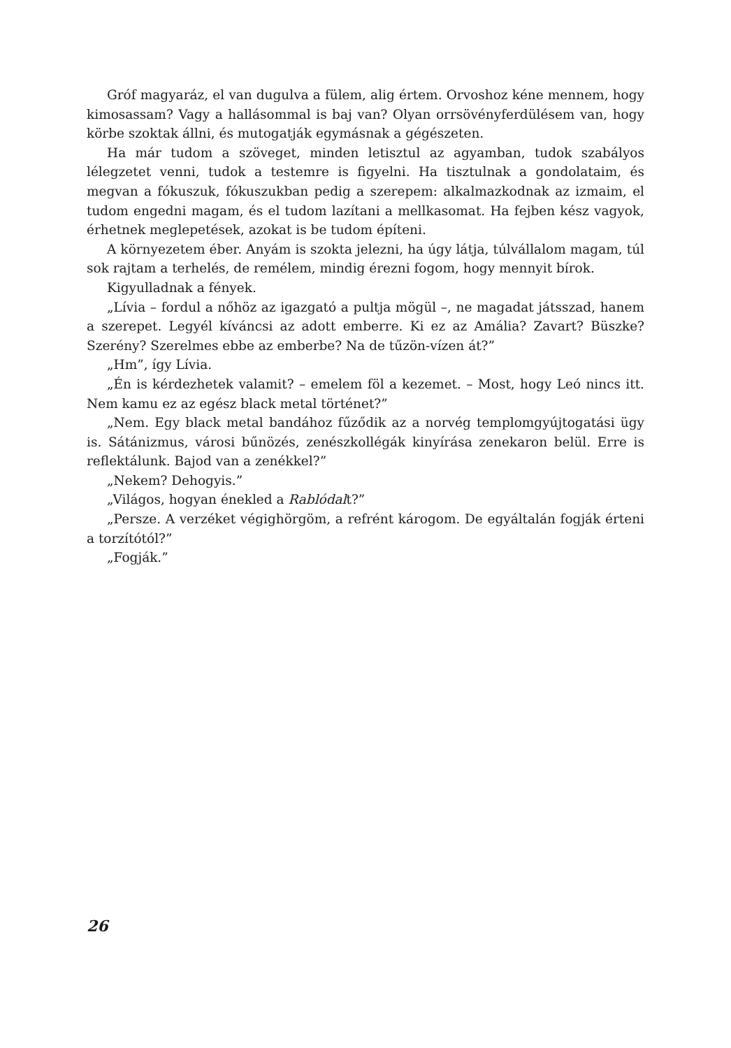Gróf magyaráz, el van dugulva a fülem, alig értem. Orvoshoz kéne mennem, hogy kimosassam? Vagy a hallásommal is baj van? Olyan orrsövényferdülésem van, hogy körbe szoktak állni, és mutogatják egymásnak a gégészeten.
Ha már tudom a szöveget, minden letisztul az agyamban, tudok szabályos lélegzetet venni, tudok a testemre is figyelni. Ha tisztulnak a gondolataim, és megvan a fókuszuk, fókuszukban pedig a szerepem: alkalmazkodnak az izmaim, el tudom engedni magam, és el tudom lazítani a mellkasomat. Ha fejben kész vagyok, érhetnek meglepetések, azokat is be tudom építeni.
A környezetem éber. Anyám is szokta jelezni, ha úgy látja, túlvállalom magam, túl sok rajtam a terhelés, de remélem, mindig érezni fogom, hogy mennyit bírok.
Kigyulladnak a fények.
„Lívia – fordul a nőhöz az igazgató a pultja mögül –, ne magadat játsszad, hanem a szerepet. Legyél kíváncsi az adott emberre. Ki ez az Amália? Zavart? Büszke? Szerény? Szerelmes ebbe az emberbe? Na de tűzön-vízen át?”
„Hm”, így Lívia.
„Én is kérdezhetek valamit? – emelem föl a kezemet. – Most, hogy Leó nincs itt. Nem kamu ez az egész black metal történet?”
„Nem. Egy black metal bandához fűződik az a norvég templomgyújtogatási ügy is. Sátánizmus, városi bűnözés, zenészkollégák kinyírása zenekaron belül. Erre is reflektálunk. Bajod van a zenékkel?”
„Nekem? Dehogyis.”
„Világos, hogyan énekled a Rablódalt?”
„Persze. A verzéket végighörgöm, a refrént károgom. De egyáltalán fogják érteni a torzítótól?”
„Fogják.”
26